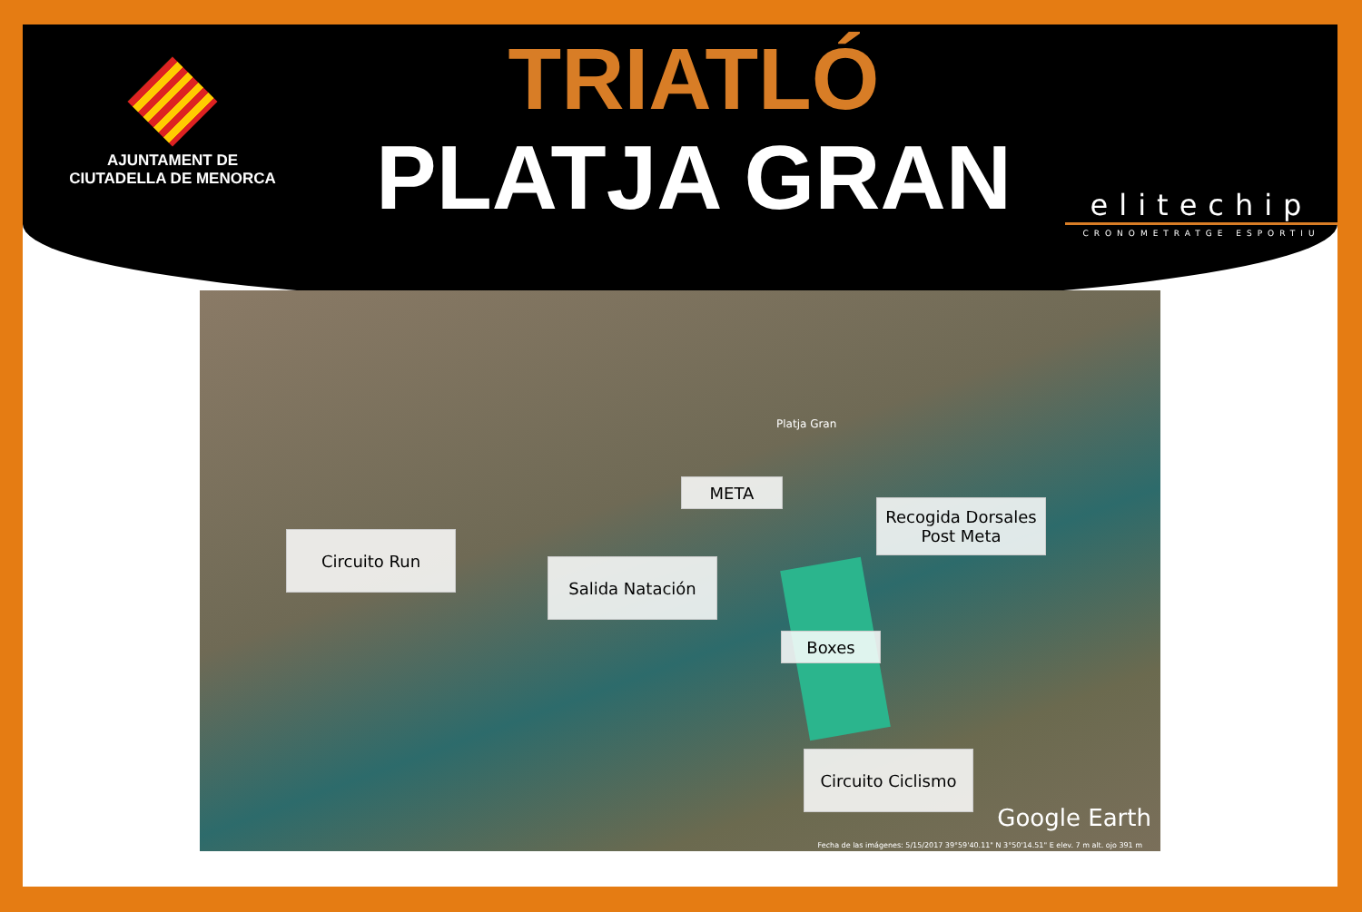AJUNTAMENT DE
CIUTADELLA DE MENORCA
TRIATLÓ
PLATJA GRAN
elitechip
CRONOMETRATGE ESPORTIU
Platja Gran
META
Recogida Dorsales
Post Meta
Circuito Run
Salida Natación
Boxes
Circuito Ciclismo
Google Earth
Fecha de las imágenes: 5/15/2017 39°59'40.11" N 3°50'14.51" E elev. 7 m alt. ojo 391 m